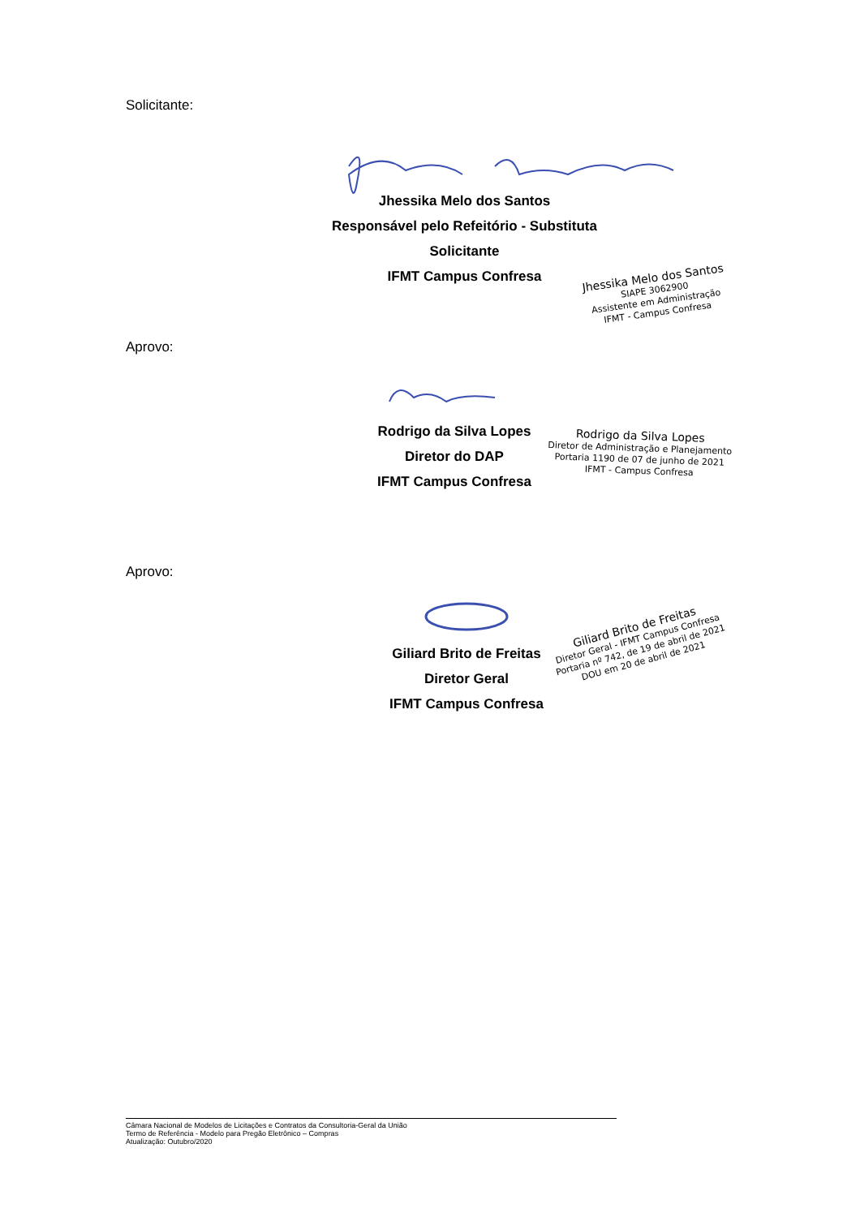Solicitante:
Jhessika Melo dos Santos
Responsável pelo Refeitório - Substituta
Solicitante
IFMT Campus Confresa
Jhessika Melo dos Santos
SIAPE 3062900
Assistente em Administração
IFMT - Campus Confresa
Aprovo:
Rodrigo da Silva Lopes
Diretor do DAP
IFMT Campus Confresa
Rodrigo da Silva Lopes
Diretor de Administração e Planejamento
Portaria 1190 de 07 de junho de 2021
IFMT - Campus Confresa
Aprovo:
Giliard Brito de Freitas
Diretor Geral
IFMT Campus Confresa
Giliard Brito de Freitas
Diretor Geral - IFMT Campus Confresa
Portaria nº 742, de 19 de abril de 2021
DOU em 20 de abril de 2021
Câmara Nacional de Modelos de Licitações e Contratos da Consultoria-Geral da União
Termo de Referência - Modelo para Pregão Eletrônico – Compras
Atualização: Outubro/2020